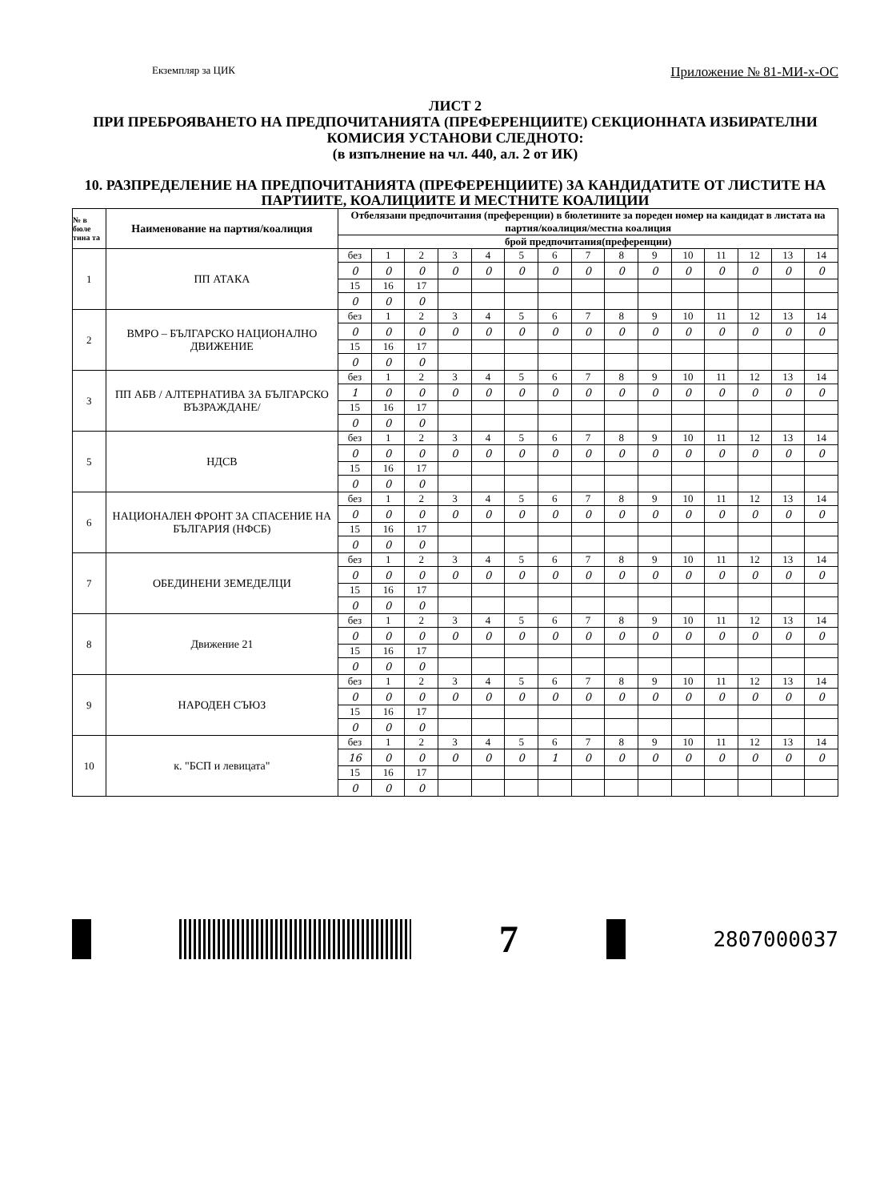Екземпляр за ЦИК Приложение № 81-МИ-х-ОС
ЛИСТ 2
ПРИ ПРЕБРОЯВАНЕТО НА ПРЕДПОЧИТАНИЯТА (ПРЕФЕРЕНЦИИТЕ) СЕКЦИОННАТА ИЗБИРАТЕЛНИ КОМИСИЯ УСТАНОВИ СЛЕДНОТО:
(в изпълнение на чл. 440, ал. 2 от ИК)
10. РАЗПРЕДЕЛЕНИЕ НА ПРЕДПОЧИТАНИЯТА (ПРЕФЕРЕНЦИИТЕ) ЗА КАНДИДАТИТЕ ОТ ЛИСТИТЕ НА ПАРТИИТЕ, КОАЛИЦИИТЕ И МЕСТНИТЕ КОАЛИЦИИ
| № в бюле тина та | Наименование на партия/коалиция | Отбелязани предпочитания (преференции) в бюлетините за пореден номер на кандидат в листата на партия/коалиция/местна коалиция | | | | | | | | | | | | | | |
| --- | --- | --- | --- | --- | --- | --- | --- | --- | --- | --- | --- | --- | --- | --- | --- | --- |
| | | брой предпочитания(преференции) | | | | | | | | | | | | | | |
| 1 | ПП АТАКА | без | 1 | 2 | 3 | 4 | 5 | 6 | 7 | 8 | 9 | 10 | 11 | 12 | 13 | 14 |
| | | 0 | 0 | 0 | 0 | 0 | 0 | 0 | 0 | 0 | 0 | 0 | 0 | 0 | 0 | 0 |
| | | 15 | 16 | 17 | | | | | | | | | | | | |
| | | 0 | 0 | 0 | | | | | | | | | | | | |
| 2 | ВМРО – БЪЛГАРСКО НАЦИОНАЛНО ДВИЖЕНИЕ | без | 1 | 2 | 3 | 4 | 5 | 6 | 7 | 8 | 9 | 10 | 11 | 12 | 13 | 14 |
| | | 0 | 0 | 0 | 0 | 0 | 0 | 0 | 0 | 0 | 0 | 0 | 0 | 0 | 0 | 0 |
| | | 15 | 16 | 17 | | | | | | | | | | | | |
| | | 0 | 0 | 0 | | | | | | | | | | | | |
| 3 | ПП АБВ / АЛТЕРНАТИВА ЗА БЪЛГАРСКО ВЪЗРАЖДАНЕ/ | без | 1 | 2 | 3 | 4 | 5 | 6 | 7 | 8 | 9 | 10 | 11 | 12 | 13 | 14 |
| | | 1 | 0 | 0 | 0 | 0 | 0 | 0 | 0 | 0 | 0 | 0 | 0 | 0 | 0 | 0 |
| | | 15 | 16 | 17 | | | | | | | | | | | | |
| | | 0 | 0 | 0 | | | | | | | | | | | | |
| 5 | НДСВ | без | 1 | 2 | 3 | 4 | 5 | 6 | 7 | 8 | 9 | 10 | 11 | 12 | 13 | 14 |
| | | 0 | 0 | 0 | 0 | 0 | 0 | 0 | 0 | 0 | 0 | 0 | 0 | 0 | 0 | 0 |
| | | 15 | 16 | 17 | | | | | | | | | | | | |
| | | 0 | 0 | 0 | | | | | | | | | | | | |
| 6 | НАЦИОНАЛЕН ФРОНТ ЗА СПАСЕНИЕ НА БЪЛГАРИЯ (НФСБ) | без | 1 | 2 | 3 | 4 | 5 | 6 | 7 | 8 | 9 | 10 | 11 | 12 | 13 | 14 |
| | | 0 | 0 | 0 | 0 | 0 | 0 | 0 | 0 | 0 | 0 | 0 | 0 | 0 | 0 | 0 |
| | | 15 | 16 | 17 | | | | | | | | | | | | |
| | | 0 | 0 | 0 | | | | | | | | | | | | |
| 7 | ОБЕДИНЕНИ ЗЕМЕДЕЛЦИ | без | 1 | 2 | 3 | 4 | 5 | 6 | 7 | 8 | 9 | 10 | 11 | 12 | 13 | 14 |
| | | 0 | 0 | 0 | 0 | 0 | 0 | 0 | 0 | 0 | 0 | 0 | 0 | 0 | 0 | 0 |
| | | 15 | 16 | 17 | | | | | | | | | | | | |
| | | 0 | 0 | 0 | | | | | | | | | | | | |
| 8 | Движение 21 | без | 1 | 2 | 3 | 4 | 5 | 6 | 7 | 8 | 9 | 10 | 11 | 12 | 13 | 14 |
| | | 0 | 0 | 0 | 0 | 0 | 0 | 0 | 0 | 0 | 0 | 0 | 0 | 0 | 0 | 0 |
| | | 15 | 16 | 17 | | | | | | | | | | | | |
| | | 0 | 0 | 0 | | | | | | | | | | | | |
| 9 | НАРОДЕН СЪЮЗ | без | 1 | 2 | 3 | 4 | 5 | 6 | 7 | 8 | 9 | 10 | 11 | 12 | 13 | 14 |
| | | 0 | 0 | 0 | 0 | 0 | 0 | 0 | 0 | 0 | 0 | 0 | 0 | 0 | 0 | 0 |
| | | 15 | 16 | 17 | | | | | | | | | | | | |
| | | 0 | 0 | 0 | | | | | | | | | | | | |
| 10 | к. "БСП и левицата" | без | 1 | 2 | 3 | 4 | 5 | 6 | 7 | 8 | 9 | 10 | 11 | 12 | 13 | 14 |
| | | 16 | 0 | 0 | 0 | 0 | 0 | 1 | 0 | 0 | 0 | 0 | 0 | 0 | 0 | 0 |
| | | 15 | 16 | 17 | | | | | | | | | | | | |
| | | 0 | 0 | 0 | | | | | | | | | | | | |
7
2807000037